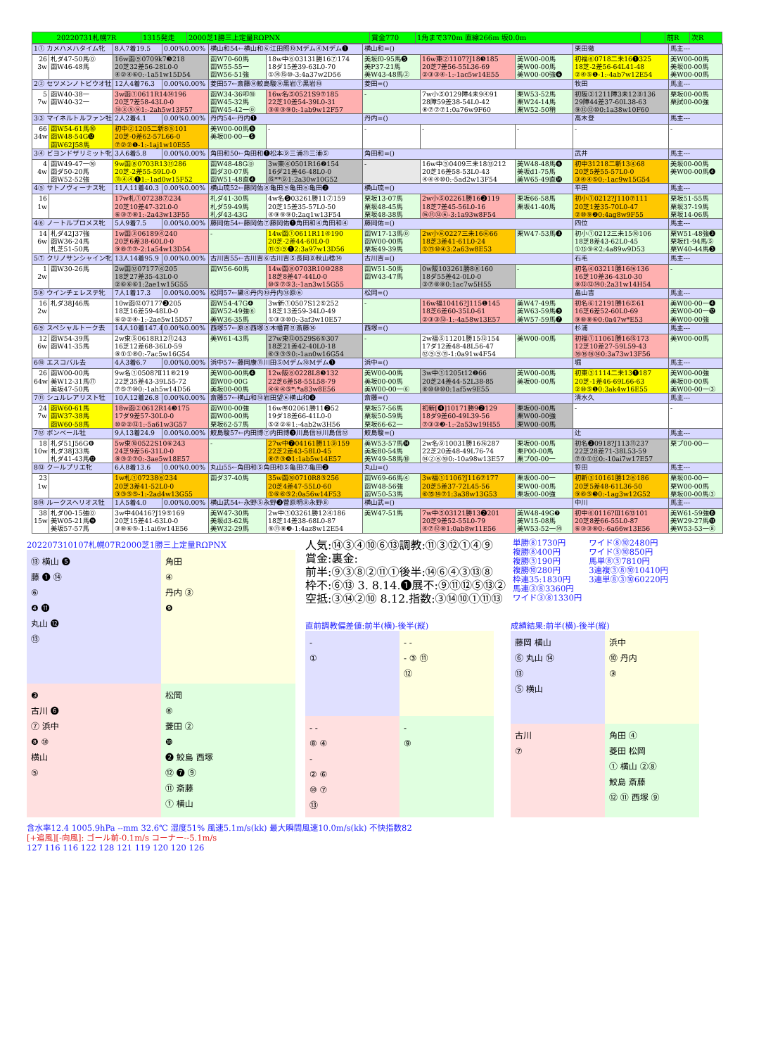| 20220731札幌7R | 1315発走 | 2000芝1勝三上定量RΩPNX | 賞金770 | 1角まで370m 直線266m 坂0.0m | | 前R | 次R |
| 1① カメハメハタイム牝 | | 8人7着19.5 | 0.00%0.00% | 横山和54←横山和⑥江田照⑩Mデム④Mデム❶ | | 横山和=() | | | 栗田徹 | 馬主--- |
| 26 3w | 札ダ47-50馬⓪ 函W46-48馬 | 16w函⑨0709k7❸218 20芝32差56-28L0-0 ④②④⑥0:-1a51w15D54 | | 函W70-60馬 函W55-55一 函W56-51強 | 18w中⑥03131勝16⑦174 18ダ15差39-63L0-70 ①⑭⑮⑩-3:4a37w2D56 | 美坂f0-95馬❺ 美P37-21馬 美W43-48馬② | 16w東②1107?J18❸185 20芝7差56-55L36-69 ②③③④-1:-1ac5w14E55 | 美W00-00馬 美W00-00馬 美W00-00強❻ | 初福⑥0718二未16❶325 18芝-2差56-64L41-48 ②④⑤❶-1:-4ab7w12E54 | 美W00-00馬 美坂00-00馬 美W00-00馬 |
| 2② セツメンノトビウオ牡 | | 12人4着76.3 | 0.00%0.00% | 菱田57←斎藤⑨鮫島駿⑨黒岩⑦黒岩⑩ | | 菱田=() | | | 牧田 | 馬主--- |
| 5 7w | 函W40-38一 函W40-32一 | 3w函①0611R14⑭196 20芝7差58-43L0-0 ⑬③⑤⑨1:-2ah5w13F57 | | 函W34-36叩⑩ 函W45-32馬 函W45-42一⓪ | 16w名⑤0521S9⑦185 22芝10差54-39L0-31 ③④③⑨0:-1ab9w12F57 | - | 7w小⑤0129障4未9④91 28障59差38-54L0-42 ⑧⑦⑦⑦1:0a76w9F60 | 栗W53-52馬 栗W24-14馬 栗W52-50稍 | 初阪③1211障3未12⑧136 29障44差37-60L38-63 ⑨⑫⑫⑩0:1a38w10F60 | 栗坂00-00馬 栗試00-00強 |
| 3③ マイネルトルファン牡 | | 2人2着4.1 | 0.00%0.00% | 丹内54←丹内❶ | | 丹内=() | | | 高木登 | 馬主--- |
| 66 34w | 函W54-61馬⓾ 函W48-54G⓬ 函W62J58馬 | 初中②1205二新8⑤101 20芝-0差62-57L66-0 ⑦②②❶-1:-1aj1w10E55 | | 美W00-00馬❺ 美坂00-00一❺ | - | - | - | - | - | - |
| 3④ ビヨンドザリミット牝 | | 3人6着5.8 | 0.00%0.00% | 角田和50←角田和❶松本⑨三浦⑪三浦⑤ | | 角田和=() | | | 武井 | 馬主--- |
| 4 4w | 函W49-47一⑩ 函ダ50-20馬 函W52-52強 | 9w函⑧0703R13⑪286 20芝-2差55-59L0-0 ⑪④④❶1:-1ad0w15F52 | | 函W48-48G⓪ 函ダ30-07馬 函W51-48直❹ | 3w東④0501R16❷154 16ダ21差46-48L0-0 ⑮**⑨1:2a30w10G52 | - | 16w中⑤0409三未18⑬212 20芝16差58-53L0-43 ④④④⑩0:-5ad2w13F54 | 美W48-48馬❻ 美坂d1-75馬 美W65-49直⓮ | 初中31218二新13④68 20芝5差55-57L0-0 ③④④⑤0:-1ac9w15G54 | 美坂00-00馬 美W00-00馬❹ |
| 4⑤ サトノヴィーナス牝 | | 11人11着40.3 | 0.00%0.00% | 横山琉52←藤岡佑⑧亀田⑨亀田⑥亀田❷ | | 横山琉=() | | | 平田 | 馬主--- |
| 16 1w | | 17w札①07238⑦234 20芝10差47-32L0-0 ⑥③⑦⑧1:-2a43w13F55 | | 札ダ41-30馬 札ダ59-49馬 札ダ43-43G | 4w名❺03261勝11⑦159 20芝15差35-57L0-50 ④⑨⑨⑨0:2aq1w13F54 | 栗坂13-07馬 栗坂48-45馬 栗坂48-38馬 | 2w小⑤02261勝16❸119 18芝7差45-56L0-16 ⑯⑪⑬⑥-3:1a93w8F54 | 栗坂66-58馬 栗坂41-40馬 | 初小①0212?J110⑦111 20芝1差35-70L0-47 ②⑩⑨❷0:4ag8w9F55 | 栗坂51-55馬 栗坂37-19馬 栗坂14-06馬 |
| 4⑥ ノートルプロメス牝 | | 5人9着7.5 | 0.00%0.00% | 藤岡佑54←藤岡佑⑦藤岡佑❶角田和④角田和④ | | 藤岡佑=() | | | 四位 | 馬主--- |
| 14 6w | 札ダ42J37強 函W36-24馬 札芝51-50馬 | 1w函③06189④240 20芝6差38-60L0-0 ⑨⑧⑦⑦-2:1a54w13D54 | | - | 14w函①0611R11④190 20芝-2差44-60L0-0 ⑪⑨⑨❶2:3a97w13D56 | 函W17-13馬⓪ 函W00-00馬 栗坂49-39馬 | 2w小⑥0227三未16⑥66 18芝3差41-61L0-24 ①⑪⑩④3:2a63w8E53 | 栗W47-53馬❸ | 初小①0212三未15⑩106 18芝8差43-62L0-45 ①⑬⑨④2:4a89w9D53 | 栗W51-48強❸ 栗坂f1-94馬⑤ 栗W40-44馬❸ |
| 5⑦ クリノサンシャイン牝 | | 13人14着95.9 | 0.00%0.00% | 古川吉55←古川吉⑥古川吉⑤長岡⑧秋山稔⑭ | | 古川吉=() | | | 石毛 | 馬主--- |
| 1 2w | 函W30-26馬 | 2w函⑫07177④205 18芝27差35-43L0-0 ②⑥⑥⑥1:2ae1w15G55 | | 函W56-60馬 | 14w函⑧0703R10⑩288 18芝8差47-44L0-0 ⑩⑤⑦⑤3:-1an3w15G55 | 函W51-50馬 函W43-47馬 | 0w阪103261勝8⑧160 18ダ55差42-0L0-0 ③⑦⑧⑧0:1ac7w5H55 | - | 初名④03211勝16⑯136 16芝10差36-43L0-30 ⑧⑬⑬⑭0:2a31w14H54 | - |
| 5⑧ ウインチェレステ牝 | | 7人1着17.3 | 0.00%0.00% | 松岡57←黛④丹内⑩丹内⑬原⑥ | | 松岡=() | | | 畠山吉 | 馬主--- |
| 16 2w | 札ダ38J46馬 | 10w函⑫07177❸205 18芝16差59-48L0-0 ⑥②②④-1:-2ae5w15D57 | | 函W54-47G❹ 函W52-49強⑥ 美W36-35馬 | 3w新①0507S12⑤252 18芝13差59-34L0-49 ①③③⑩0:-3af3w10E57 | - | 16w福10416?J115❶145 18芝6差60-35L0-61 ②③③⑬-1:-4a58w13E57 | 美W47-49馬 美W63-59馬❾ 美W57-59馬❼ | 初名⑥12191勝16⑤61 16芝6差52-60L0-69 ⑨⑧⑧⑥0:0a47w*E53 | 美W00-00一❹ 美W00-00一⓬ 美W00-00強 |
| 6⑨ スペシャルトーク去 | | 14人10着147.4 | 0.00%0.00% | 西塚57←原⑧西塚⑤木幡育⑪斎藤⑭ | | 西塚=() | | | 杉浦 | 馬主--- |
| 12 6w | 函W54-39馬 函W41-35馬 | 2w東⑤0618R12⑪243 16芝12差68-36L0-59 ⑧①①⑧0:-7ac5w16G54 | | 美W61-43馬 | 27w東⑫0529S6⑤307 18芝21差42-40L0-18 ⑥③③⑤0:-1an0w16G54 | - | 2w福⑤11201勝15⑬154 17ダ12差48-48L56-47 ⑫⑨⑨⑪-1:0a91w4F54 | 美W00-00馬 | 初福①11061勝16⑮173 12芝10差27-59L59-43 ⑯⑯⑯⑭0:3a73w13F56 | 美W00-00馬 |
| 6⑩ エスコバル去 | | 4人3着6.7 | 0.00%0.00% | 浜中57←藤岡康⑪川田⑤Mデム⑩Mデム❶ | | 浜中=() | | | 堀 | 馬主--- |
| 26 64w | 函W00-00馬 美W12-31馬⑰ 美坂47-50馬 | 9w名①0508?Ⅱ11⑧219 22芝35差43-39L55-72 ⑦⑤⑦⑩0:-1ah5w14D56 | | 美W00-00馬❹ 函W00-00G 美坂00-00馬 | 12w阪⑥0228L8❸132 22芝6差58-55L58-79 ④④④⑤*:*a83w8E56 | 美W00-00馬 美坂00-00馬 美W00-00一⑥ | 3w中①1205t12❷66 20芝24差44-52L38-85 ⑧⑩⑩⑩0:1af5w9E55 | 美W00-00馬 美坂00-00馬 | 初東③1114二未13❶187 20芝-1差46-69L66-63 ②⑩⑤❶0:3ak4w16E55 | 美W00-00強 美坂00-00馬 美W00-00一③ |
| 7⑪ シュルレアリスト牡 | | 10人12着26.8 | 0.00%0.00% | 斎藤57←横山和⑬岩田望⑥横山和❸ | | 斎藤=() | | | 清水久 | 馬主--- |
| 24 7w | 函W60-61馬 函W37-38馬 函W60-58馬 | 18w函②0612R14❸175 17ダ9差57-30L0-0 ⑩②②⑬1:-5a61w3G57 | | 函W00-00強 函W00-00馬 栗坂62-57馬 | 16w㊢02061勝11❷52 19ダ18差66-41L0-0 ⑤②②⑥1:-4ab2w3H56 | 栗坂57-56馬 栗坂50-59馬 栗坂66-62一 | 初新[❹]10171勝9❷129 18ダ9差60-49L39-56 ⑦③③❸-1:-2a53w19H55 | 栗坂00-00馬 栗W00-00強 栗W00-00馬 | - | - |
| 7⑫ ボンベール牡 | | 9人13着24.9 | 0.00%0.00% | 鮫島駿57←内田博⑦内田博❸川島信⑩川島信⑫ | | 鮫島駿=() | | | 辻 | 馬主--- |
| 18 10w | 札ダ51J56G❽ 札ダ38J33馬 札ダ41-43馬⓬ | 5w東⑩0522S10⑥243 24芝9差56-31L0-0 ⑧③②⑦0:-3ae5w18E57 | | - | 27w中❼04161勝11⑨159 22芝2差43-58L0-45 ⑧⑦③❽1:1ab5w14E57 | 美W53-57馬⓮ 美坂80-54馬 美W49-58馬⓾ | 2w名⑨10031勝16⑯287 22芝20差48-49L76-74 ⑭②⑥⑩0:-10a98w13E57 | 栗坂00-00馬 栗P00-00馬 栗プ00-00一 | 初名❸0918?J113⑪237 22芝28差71-38L53-59 ⑦①①⑫0:-10ai7w17E57 | 栗プ00-00一 |
| 8⑬ クールプリエ牝 | | 6人8着13.6 | 0.00%0.00% | 丸山55←角田和⑤角田和⑤亀田⑦亀田❸ | | 丸山=() | | | 笹田 | 馬主--- |
| 23 1w | | 1w札①07238⑥234 20芝3差41-52L0-0 ③③⑤⑤-1:-2ad4w13G55 | | 函ダ37-40馬 | 35w函⑩0710R8⑤256 20芝4差47-55L0-60 ①⑥⑥⑤2:0a56w14F53 | 函W69-66馬④ 函W48-56強 函W50-53馬 | 3w福①1106?J116⑦177 20芝5差37-72L45-56 ⑥⑮⑭⑦1:3a38w13G53 | 栗坂00-00一 栗W00-00馬 栗坂00-00強 | 初新③10161勝12⑥186 20芝5差48-61L36-50 ⑨⑥⑤❸0:-1ag3w12G52 | 栗坂00-00一 栗W00-00馬 栗坂00-00馬③ |
| 8⑭ ルークスヘリオス牡 | | 1人5着4.0 | 0.00%0.00% | 横山武54←永野⑤永野❸菅原明⑧永野⑧ | | 横山武=() | | | 中川 | 馬主--- |
| 38 15w | 札ダ00-15強⓪ 美W05-21馬❾ 美坂57-57馬 | 3w中40416?J19⑤169 20芝15差41-63L0-0 ③⑧⑥⑤-1:1ai6w14E56 | | 美W47-30馬 美坂d3-62馬 美W32-29馬 | 2w中①03261勝12④186 18芝14差38-68L0-87 ⑨⑪⑧❸-1:4az8w12E54 | 美W47-51馬 | 7w中⑤03121勝13❷201 20芝9差52-55L0-79 ④⑦⑫⑧1:0ab8w11E56 | 美W48-49G❼ 美W15-08馬 美W53-52一⑭ | 初中⑥0116?Ⅲ16⑬101 20芝8差66-55L0-87 ⑥③③⑧0:-6a66w13E56 | 美W61-59強❽ 美W29-27馬⓭ 美W53-53一⑧ |
202207310107札幌07R2000芝1勝三上定量RΩPNX
⑬ 横山 ❺
藤 ❶ ⑭
⑥
❹ ⓫
丸山 ⓬
⑬
角田
④
丹内 ③
❾
❸
古川 ❻
⑦ 浜中
❽ ⑩
横山
⑤
松岡
⑧
菱田 ②
❿
❷ 鮫島 西塚
⑫ ❼ ⑨
⑪ 斎藤
① 横山
人気:⑭③④⑩⑥⑬調教:⑪③⑫①④⑨
賞金:裏金:
前半:⑨③⑧②⑪①後半:⑭⑥④③⑬⑧
枠不:⑥⑬ 3. 8.14.❶展不:⑨⑪⑫⑤⑬②
空抵:③⑭②⑩ 8.12.指数:③⑭⑩①⑪⑬
単勝⑧1730円
複勝⑧400円
複勝③190円
複勝⑩280円
枠連35:1830円
馬連③⑧3360円
ワイド③⑧1330円
ワイド⑧⑩2480円
ワイド③⑩850円
馬単⑧③7810円
3連複③⑧⑩10410円
3連単⑧③⑩60220円
直前調教偏差値:前半(横)-後半(縦)
-
①
- -
- ③ ⑪
⑫
- -
⑧ ④
-
② ⑥
⑩ ⑦
⑬
-
⑨
成績結果:前半(横)-後半(縦)
藤岡 横山
⑥ 丸山 ⑭
⑬
⑤ 横山
浜中
⑩ 丹内
③
古川
⑦
角田 ④
菱田 松岡
① 横山 ②⑧
鮫島 斎藤
⑫ ⑪ 西塚 ⑨
含水率12.4 1005.9hPa --mm 32.6℃ 湿度51% 風速5.1m/s(kk) 最大瞬間風速10.0m/s(kk) 不快指数82
[+追風][-向風]: ゴール前-0.1m/s コーナー--5.1m/s
127 116 116 122 128 121 119 120 120 126